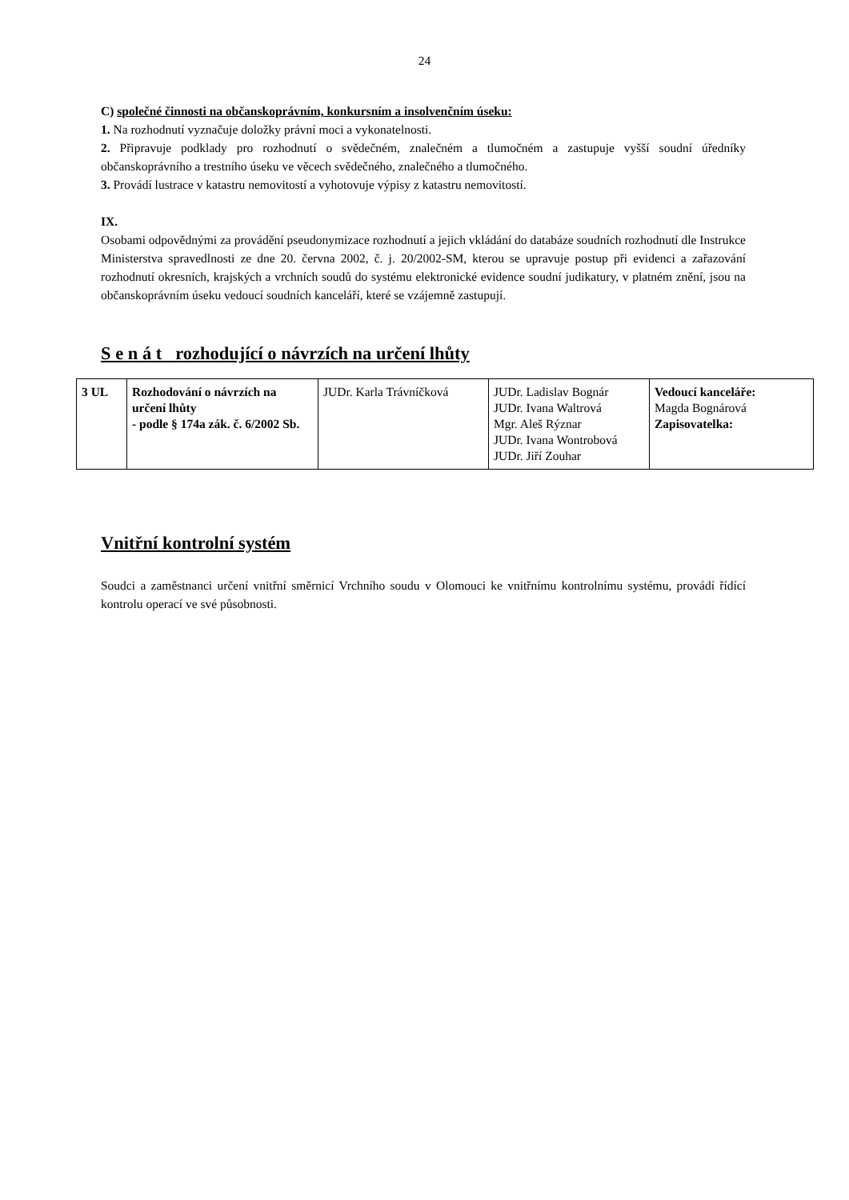24
C) společné činnosti na občanskoprávním, konkursním a insolvenčním úseku:
1. Na rozhodnutí vyznačuje doložky právní moci a vykonatelnosti.
2. Připravuje podklady pro rozhodnutí o svědečném, znalečném a tlumočném a zastupuje vyšší soudní úředníky občanskoprávního a trestního úseku ve věcech svědečného, znalečného a tlumočného.
3. Provádí lustrace v katastru nemovitostí a vyhotovuje výpisy z katastru nemovitostí.
IX.
Osobami odpovědnými za provádění pseudonymizace rozhodnutí a jejich vkládání do databáze soudních rozhodnutí dle Instrukce Ministerstva spravedlnosti ze dne 20. června 2002, č. j. 20/2002-SM, kterou se upravuje postup při evidenci a zařazování rozhodnutí okresních, krajských a vrchních soudů do systému elektronické evidence soudní judikatury, v platném znění, jsou na občanskoprávním úseku vedoucí soudních kanceláří, které se vzájemně zastupují.
S e n á t rozhodující o návrzích na určení lhůty
| 3 UL | Rozhodování o návrzích na určení lhůty - podle § 174a zák. č. 6/2002 Sb. | JUDr. Karla Trávníčková | JUDr. Ladislav Bognár JUDr. Ivana Waltrová Mgr. Aleš Rýznar JUDr. Ivana Wontrobová JUDr. Jiří Zouhar | Vedoucí kanceláře: Magda Bognárová Zapisovatelka: |
Vnitřní kontrolní systém
Soudci a zaměstnanci určení vnitřní směrnicí Vrchního soudu v Olomouci ke vnitřnímu kontrolnímu systému, provádí řídící kontrolu operací ve své působnosti.